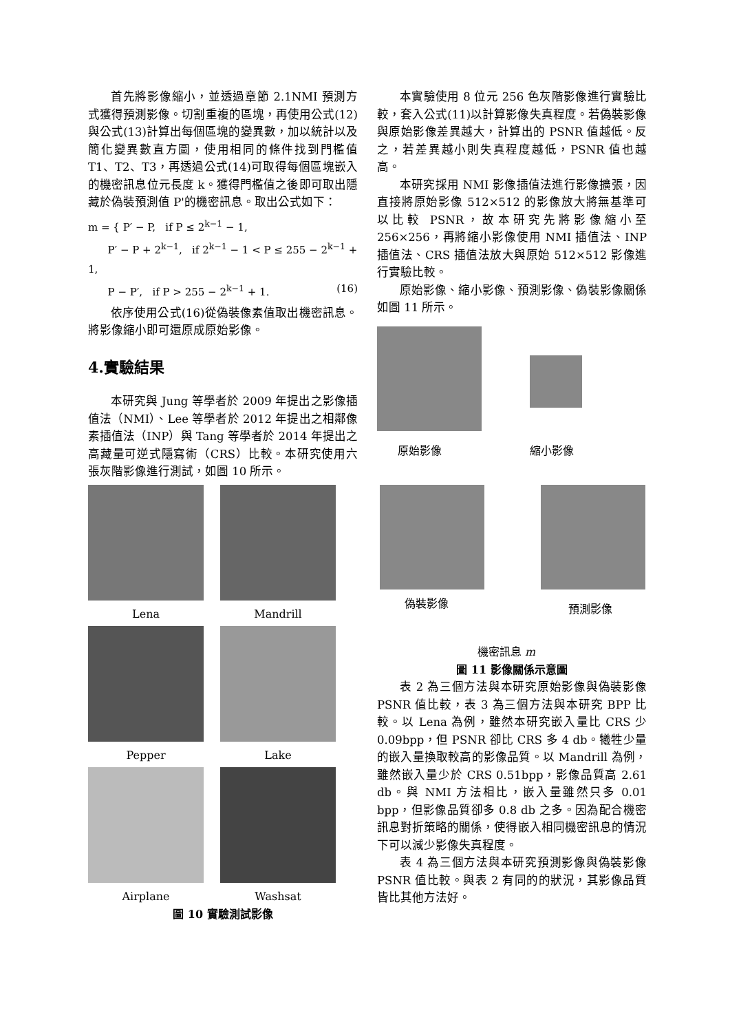首先將影像縮小，並透過章節 2.1NMI 預測方式獲得預測影像。切割重複的區塊，再使用公式(12)與公式(13)計算出每個區塊的變異數，加以統計以及簡化變異數直方圖，使用相同的條件找到門檻值 T1、T2、T3，再透過公式(14)可取得每個區塊嵌入的機密訊息位元長度 k。獲得門檻值之後即可取出隱藏於偽裝預測值 P'的機密訊息。取出公式如下：
m = { P′ − P, if P ≤ 2<sup>k−1</sup> − 1,
P′ − P + 2<sup>k−1</sup>, if 2<sup>k−1</sup> − 1 < P ≤ 255 − 2<sup>k−1</sup> + 1,
P − P′, if P > 255 − 2<sup>k−1</sup> + 1. (16)
依序使用公式(16)從偽裝像素值取出機密訊息。將影像縮小即可還原成原始影像。
4.實驗結果
本研究與 Jung 等學者於 2009 年提出之影像插值法（NMI）、Lee 等學者於 2012 年提出之相鄰像素插值法（INP）與 Tang 等學者於 2014 年提出之高藏量可逆式隱寫術（CRS）比較。本研究使用六張灰階影像進行測試，如圖 10 所示。
Lena
Mandrill
Pepper
Lake
Airplane
Washsat
圖 10 實驗測試影像
本實驗使用 8 位元 256 色灰階影像進行實驗比較，套入公式(11)以計算影像失真程度。若偽裝影像與原始影像差異越大，計算出的 PSNR 值越低。反之，若差異越小則失真程度越低，PSNR 值也越高。
本研究採用 NMI 影像插值法進行影像擴張，因直接將原始影像 512×512 的影像放大將無基準可以比較 PSNR，故本研究先將影像縮小至 256×256，再將縮小影像使用 NMI 插值法、INP 插值法、CRS 插值法放大與原始 512×512 影像進行實驗比較。
原始影像、縮小影像、預測影像、偽裝影像關係如圖 11 所示。
原始影像 縮小影像
偽裝影像 預測影像
機密訊息 m
圖 11 影像關係示意圖
表 2 為三個方法與本研究原始影像與偽裝影像 PSNR 值比較，表 3 為三個方法與本研究 BPP 比較。以 Lena 為例，雖然本研究嵌入量比 CRS 少 0.09bpp，但 PSNR 卻比 CRS 多 4 db。犧牲少量的嵌入量換取較高的影像品質。以 Mandrill 為例，雖然嵌入量少於 CRS 0.51bpp，影像品質高 2.61 db。與 NMI 方法相比，嵌入量雖然只多 0.01 bpp，但影像品質卻多 0.8 db 之多。因為配合機密訊息對折策略的關係，使得嵌入相同機密訊息的情況下可以減少影像失真程度。
表 4 為三個方法與本研究預測影像與偽裝影像 PSNR 值比較。與表 2 有同的的狀況，其影像品質皆比其他方法好。